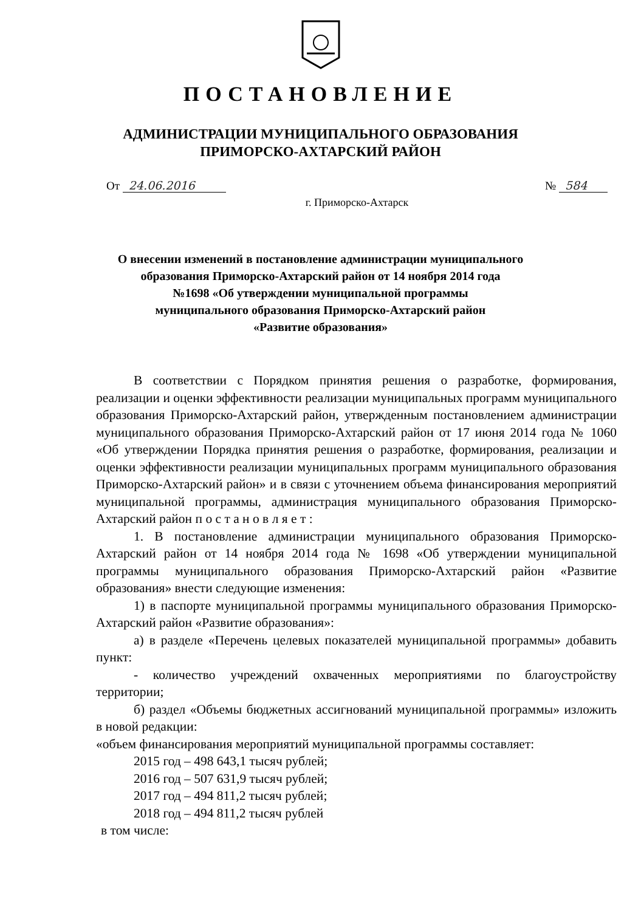ПОСТАНОВЛЕНИЕ
АДМИНИСТРАЦИИ МУНИЦИПАЛЬНОГО ОБРАЗОВАНИЯ
ПРИМОРСКО-АХТАРСКИЙ РАЙОН
От 24.06.2016 № 584
г. Приморско-Ахтарск
О внесении изменений в постановление администрации муниципального
образования Приморско-Ахтарский район от 14 ноября 2014 года
№1698 «Об утверждении муниципальной программы
муниципального образования Приморско-Ахтарский район
«Развитие образования»
В соответствии с Порядком принятия решения о разработке, формирования, реализации и оценки эффективности реализации муниципальных программ муниципального образования Приморско-Ахтарский район, утвержденным постановлением администрации муниципального образования Приморско-Ахтарский район от 17 июня 2014 года № 1060 «Об утверждении Порядка принятия решения о разработке, формирования, реализации и оценки эффективности реализации муниципальных программ муниципального образования Приморско-Ахтарский район» и в связи с уточнением объема финансирования мероприятий муниципальной программы, администрация муниципального образования Приморско-Ахтарский район п о с т а н о в л я е т :
1. В постановление администрации муниципального образования Приморско-Ахтарский район от 14 ноября 2014 года № 1698 «Об утверждении муниципальной программы муниципального образования Приморско-Ахтарский район «Развитие образования» внести следующие изменения:
1) в паспорте муниципальной программы муниципального образования Приморско-Ахтарский район «Развитие образования»:
а) в разделе «Перечень целевых показателей муниципальной программы» добавить пункт:
- количество учреждений охваченных мероприятиями по благоустройству территории;
б) раздел «Объемы бюджетных ассигнований муниципальной программы» изложить в новой редакции:
«объем финансирования мероприятий муниципальной программы составляет:
2015 год – 498 643,1 тысяч рублей;
2016 год – 507 631,9 тысяч рублей;
2017 год – 494 811,2 тысяч рублей;
2018 год – 494 811,2 тысяч рублей
в том числе: